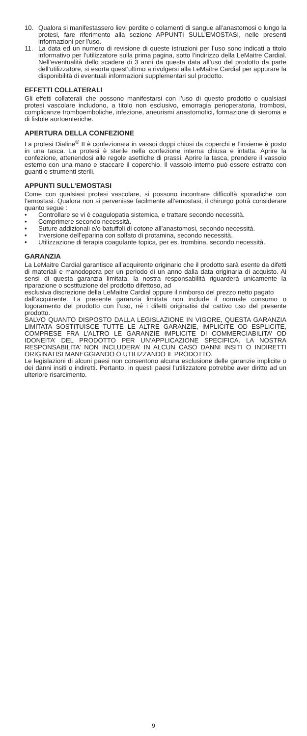10. Qualora si manifestassero lievi perdite o colamenti di sangue all’anastomosi o lungo la protesi, fare riferimento alla sezione APPUNTI SULL’EMOSTASI, nelle presenti informazioni per l’uso.
11. La data ed un numero di revisione di queste istruzioni per l’uso sono indicati a titolo informativo per l’utilizzatore sulla prima pagina, sotto l’indirizzo della LeMaitre Cardial. Nell’eventualità dello scadere di 3 anni da questa data all’uso del prodotto da parte dell’utilizzatore, si esorta quest’ultimo a rivolgersi alla LeMaitre Cardial per appurare la disponibilità di eventuali informazioni supplementari sul prodotto.
EFFETTI COLLATERALI
Gli effetti collaterali che possono manifestarsi con l’uso di questo prodotto o qualsiasi protesi vascolare includono, a titolo non esclusivo, emorragia perioperatoria, trombosi, complicanze tromboemboliche, infezione, aneurismi anastomotici, formazione di sieroma e di fistole aortoenteriche.
APERTURA DELLA CONFEZIONE
La protesi Dialine<sup>®</sup> II è confezionata in vassoi doppi chiusi da coperchi e l’insieme è posto in una tasca. La protesi è sterile nella confezione interna chiusa e intatta. Aprire la confezione, attenendosi alle regole asettiche di prassi. Aprire la tasca, prendere il vassoio esterno con una mano e staccare il coperchio. Il vassoio interno può essere estratto con guanti o strumenti sterili.
APPUNTI SULL’EMOSTASI
Come con qualsiasi protesi vascolare, si possono incontrare difficoltà sporadiche con l’emostasi. Qualora non si pervenisse facilmente all’emostasi, il chirurgo potrà considerare quanto segue :
• Controllare se vi è coagulopatia sistemica, e trattare secondo necessità.
• Comprimere secondo necessità.
• Suture addizionali e/o batuffoli di cotone all’anastomosi, secondo necessità.
• Inversione dell’eparina con solfato di protamina, secondo necessità.
• Utilizzazione di terapia coagulante topica, per es. trombina, secondo necessità.
GARANZIA
La LeMaitre Cardial garantisce all’acquirente originario che il prodotto sarà esente da difetti di materiali e manodopera per un periodo di un anno dalla data originaria di acquisto. Ai sensi di questa garanzia limitata, la nostra responsabilità riguarderà unicamente la riparazione o sostituzione del prodotto difettoso, ad
esclusiva discrezione della LeMaitre Cardial oppure il rimborso del prezzo netto pagato
dall’acquirente. La presente garanzia limitata non include il normale consumo o logoramento del prodotto con l’uso, né i difetti originatisi dal cattivo uso del presente prodotto.
SALVO QUANTO DISPOSTO DALLA LEGISLAZIONE IN VIGORE, QUESTA GARANZIA LIMITATA SOSTITUISCE TUTTE LE ALTRE GARANZIE, IMPLICITE OD ESPLICITE, COMPRESE FRA L’ALTRO LE GARANZIE IMPLICITE DI COMMERCIABILITA’ OD IDONEITA’ DEL PRODOTTO PER UN’APPLICAZIONE SPECIFICA. LA NOSTRA RESPONSABILITA’ NON INCLUDERA’ IN ALCUN CASO DANNI INSITI O INDIRETTI ORIGINATISI MANEGGIANDO O UTILIZZANDO IL PRODOTTO.
Le legislazioni di alcuni paesi non consentono alcuna esclusione delle garanzie implicite o dei danni insiti o indiretti. Pertanto, in questi paesi l’utilizzatore potrebbe aver diritto ad un ulteriore risarcimento.
9